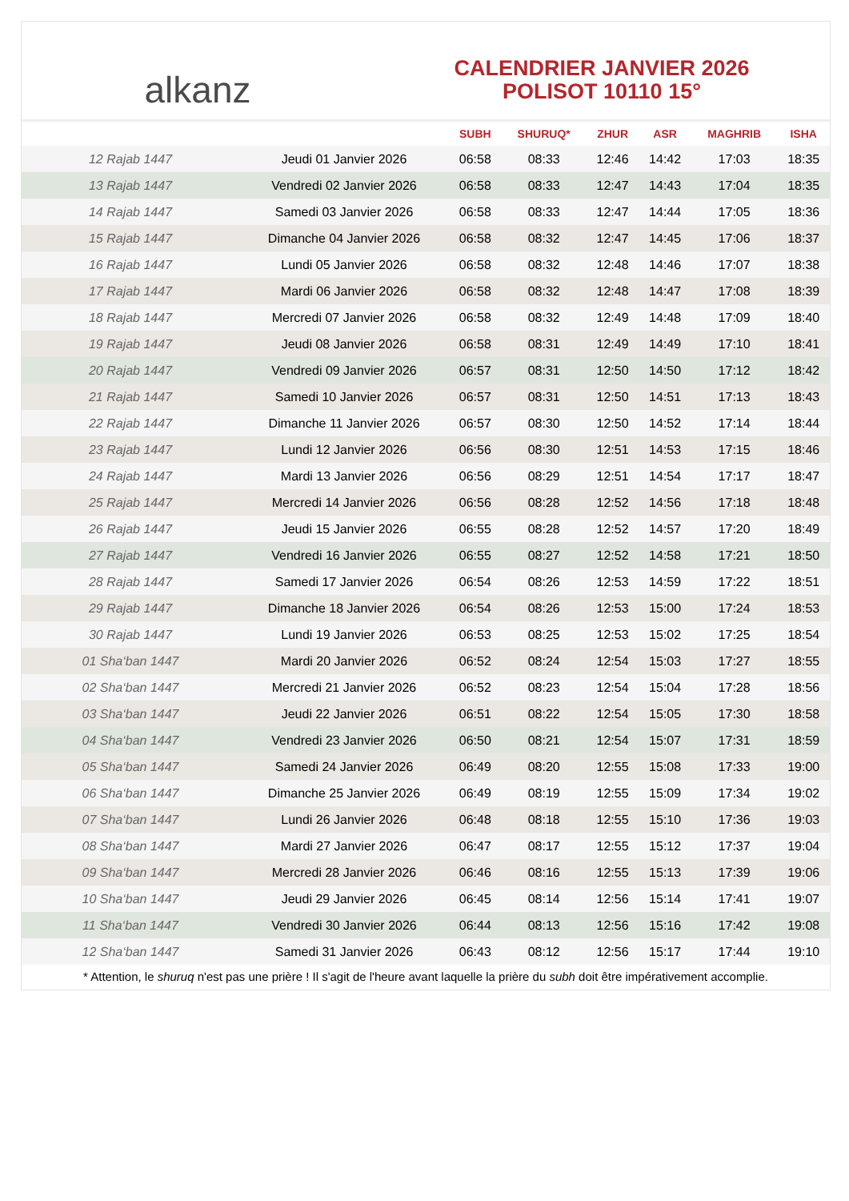alkanz
CALENDRIER JANVIER 2026
POLISOT 10110 15°
| | | SUBH | SHURUQ* | ZHUR | ASR | MAGHRIB | ISHA |
| --- | --- | --- | --- | --- | --- | --- | --- |
| 12 Rajab 1447 | Jeudi 01 Janvier 2026 | 06:58 | 08:33 | 12:46 | 14:42 | 17:03 | 18:35 |
| 13 Rajab 1447 | Vendredi 02 Janvier 2026 | 06:58 | 08:33 | 12:47 | 14:43 | 17:04 | 18:35 |
| 14 Rajab 1447 | Samedi 03 Janvier 2026 | 06:58 | 08:33 | 12:47 | 14:44 | 17:05 | 18:36 |
| 15 Rajab 1447 | Dimanche 04 Janvier 2026 | 06:58 | 08:32 | 12:47 | 14:45 | 17:06 | 18:37 |
| 16 Rajab 1447 | Lundi 05 Janvier 2026 | 06:58 | 08:32 | 12:48 | 14:46 | 17:07 | 18:38 |
| 17 Rajab 1447 | Mardi 06 Janvier 2026 | 06:58 | 08:32 | 12:48 | 14:47 | 17:08 | 18:39 |
| 18 Rajab 1447 | Mercredi 07 Janvier 2026 | 06:58 | 08:32 | 12:49 | 14:48 | 17:09 | 18:40 |
| 19 Rajab 1447 | Jeudi 08 Janvier 2026 | 06:58 | 08:31 | 12:49 | 14:49 | 17:10 | 18:41 |
| 20 Rajab 1447 | Vendredi 09 Janvier 2026 | 06:57 | 08:31 | 12:50 | 14:50 | 17:12 | 18:42 |
| 21 Rajab 1447 | Samedi 10 Janvier 2026 | 06:57 | 08:31 | 12:50 | 14:51 | 17:13 | 18:43 |
| 22 Rajab 1447 | Dimanche 11 Janvier 2026 | 06:57 | 08:30 | 12:50 | 14:52 | 17:14 | 18:44 |
| 23 Rajab 1447 | Lundi 12 Janvier 2026 | 06:56 | 08:30 | 12:51 | 14:53 | 17:15 | 18:46 |
| 24 Rajab 1447 | Mardi 13 Janvier 2026 | 06:56 | 08:29 | 12:51 | 14:54 | 17:17 | 18:47 |
| 25 Rajab 1447 | Mercredi 14 Janvier 2026 | 06:56 | 08:28 | 12:52 | 14:56 | 17:18 | 18:48 |
| 26 Rajab 1447 | Jeudi 15 Janvier 2026 | 06:55 | 08:28 | 12:52 | 14:57 | 17:20 | 18:49 |
| 27 Rajab 1447 | Vendredi 16 Janvier 2026 | 06:55 | 08:27 | 12:52 | 14:58 | 17:21 | 18:50 |
| 28 Rajab 1447 | Samedi 17 Janvier 2026 | 06:54 | 08:26 | 12:53 | 14:59 | 17:22 | 18:51 |
| 29 Rajab 1447 | Dimanche 18 Janvier 2026 | 06:54 | 08:26 | 12:53 | 15:00 | 17:24 | 18:53 |
| 30 Rajab 1447 | Lundi 19 Janvier 2026 | 06:53 | 08:25 | 12:53 | 15:02 | 17:25 | 18:54 |
| 01 Sha‘ban 1447 | Mardi 20 Janvier 2026 | 06:52 | 08:24 | 12:54 | 15:03 | 17:27 | 18:55 |
| 02 Sha‘ban 1447 | Mercredi 21 Janvier 2026 | 06:52 | 08:23 | 12:54 | 15:04 | 17:28 | 18:56 |
| 03 Sha‘ban 1447 | Jeudi 22 Janvier 2026 | 06:51 | 08:22 | 12:54 | 15:05 | 17:30 | 18:58 |
| 04 Sha‘ban 1447 | Vendredi 23 Janvier 2026 | 06:50 | 08:21 | 12:54 | 15:07 | 17:31 | 18:59 |
| 05 Sha‘ban 1447 | Samedi 24 Janvier 2026 | 06:49 | 08:20 | 12:55 | 15:08 | 17:33 | 19:00 |
| 06 Sha‘ban 1447 | Dimanche 25 Janvier 2026 | 06:49 | 08:19 | 12:55 | 15:09 | 17:34 | 19:02 |
| 07 Sha‘ban 1447 | Lundi 26 Janvier 2026 | 06:48 | 08:18 | 12:55 | 15:10 | 17:36 | 19:03 |
| 08 Sha‘ban 1447 | Mardi 27 Janvier 2026 | 06:47 | 08:17 | 12:55 | 15:12 | 17:37 | 19:04 |
| 09 Sha‘ban 1447 | Mercredi 28 Janvier 2026 | 06:46 | 08:16 | 12:55 | 15:13 | 17:39 | 19:06 |
| 10 Sha‘ban 1447 | Jeudi 29 Janvier 2026 | 06:45 | 08:14 | 12:56 | 15:14 | 17:41 | 19:07 |
| 11 Sha‘ban 1447 | Vendredi 30 Janvier 2026 | 06:44 | 08:13 | 12:56 | 15:16 | 17:42 | 19:08 |
| 12 Sha‘ban 1447 | Samedi 31 Janvier 2026 | 06:43 | 08:12 | 12:56 | 15:17 | 17:44 | 19:10 |
* Attention, le shuruq n'est pas une prière ! Il s'agit de l'heure avant laquelle la prière du subh doit être impérativement accomplie.